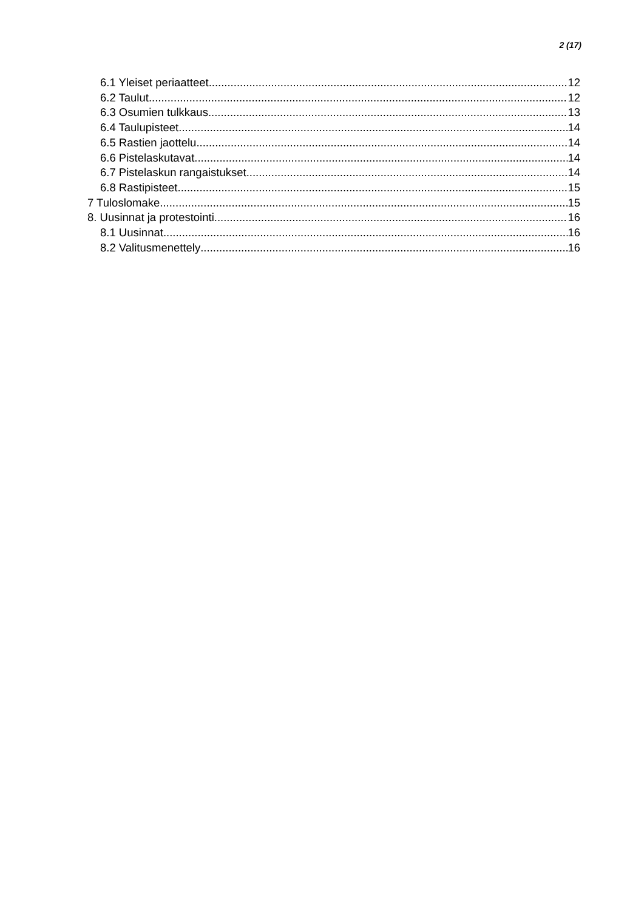2 (17)
6.1 Yleiset periaatteet 12
6.2 Taulut 12
6.3 Osumien tulkkaus 13
6.4 Taulupisteet 14
6.5 Rastien jaottelu 14
6.6 Pistelaskutavat 14
6.7 Pistelaskun rangaistukset 14
6.8 Rastipisteet 15
7 Tuloslomake 15
8. Uusinnat ja protestointi 16
8.1 Uusinnat 16
8.2 Valitusmenettely 16